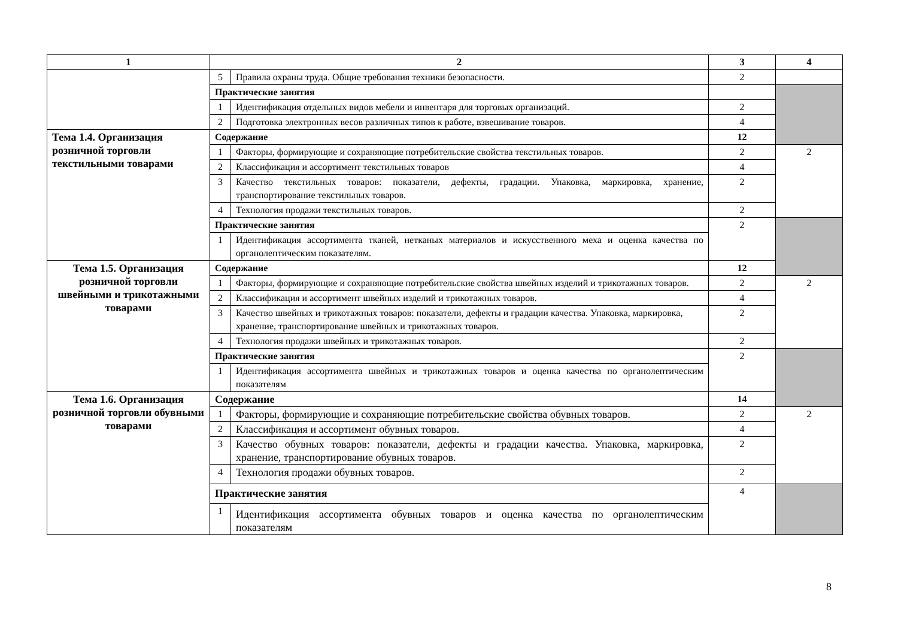| 1 | 2 | | 3 | 4 |
| --- | --- | --- | --- | --- |
| | 5 | Правила охраны труда. Общие требования техники безопасности. | 2 | |
| | Практические занятия | | | |
| | 1 | Идентификация отдельных видов мебели и инвентаря для торговых организаций. | 2 | |
| | 2 | Подготовка электронных весов различных типов к работе, взвешивание товаров. | 4 | |
| Тема 1.4. Организация розничной торговли текстильными товарами | Содержание | | 12 | |
| | 1 | Факторы, формирующие и сохраняющие потребительские свойства текстильных товаров. | 2 | 2 |
| | 2 | Классификация и ассортимент текстильных товаров | 4 | |
| | 3 | Качество текстильных товаров: показатели, дефекты, градации. Упаковка, маркировка, хранение, транспортирование текстильных товаров. | 2 | |
| | 4 | Технология продажи текстильных товаров. | 2 | |
| | Практические занятия | | 2 | |
| | 1 | Идентификация ассортимента тканей, нетканых материалов и искусственного меха и оценка качества по органолептическим показателям. | | |
| Тема 1.5. Организация розничной торговли швейными и трикотажными товарами | Содержание | | 12 | |
| | 1 | Факторы, формирующие и сохраняющие потребительские свойства швейных изделий и трикотажных товаров. | 2 | 2 |
| | 2 | Классификация и ассортимент швейных изделий и трикотажных товаров. | 4 | |
| | 3 | Качество швейных и трикотажных товаров: показатели, дефекты и градации качества. Упаковка, маркировка, хранение, транспортирование швейных и трикотажных товаров. | 2 | |
| | 4 | Технология продажи швейных и трикотажных товаров. | 2 | |
| | Практические занятия | | 2 | |
| | 1 | Идентификация ассортимента швейных и трикотажных товаров и оценка качества по органолептическим показателям | | |
| Тема 1.6. Организация розничной торговли обувными товарами | Содержание | | 14 | |
| | 1 | Факторы, формирующие и сохраняющие потребительские свойства обувных товаров. | 2 | 2 |
| | 2 | Классификация и ассортимент обувных товаров. | 4 | |
| | 3 | Качество обувных товаров: показатели, дефекты и градации качества. Упаковка, маркировка, хранение, транспортирование обувных товаров. | 2 | |
| | 4 | Технология продажи обувных товаров. | 2 | |
| | Практические занятия | | 4 | |
| | 1 | Идентификация ассортимента обувных товаров и оценка качества по органолептическим показателям | | |
8